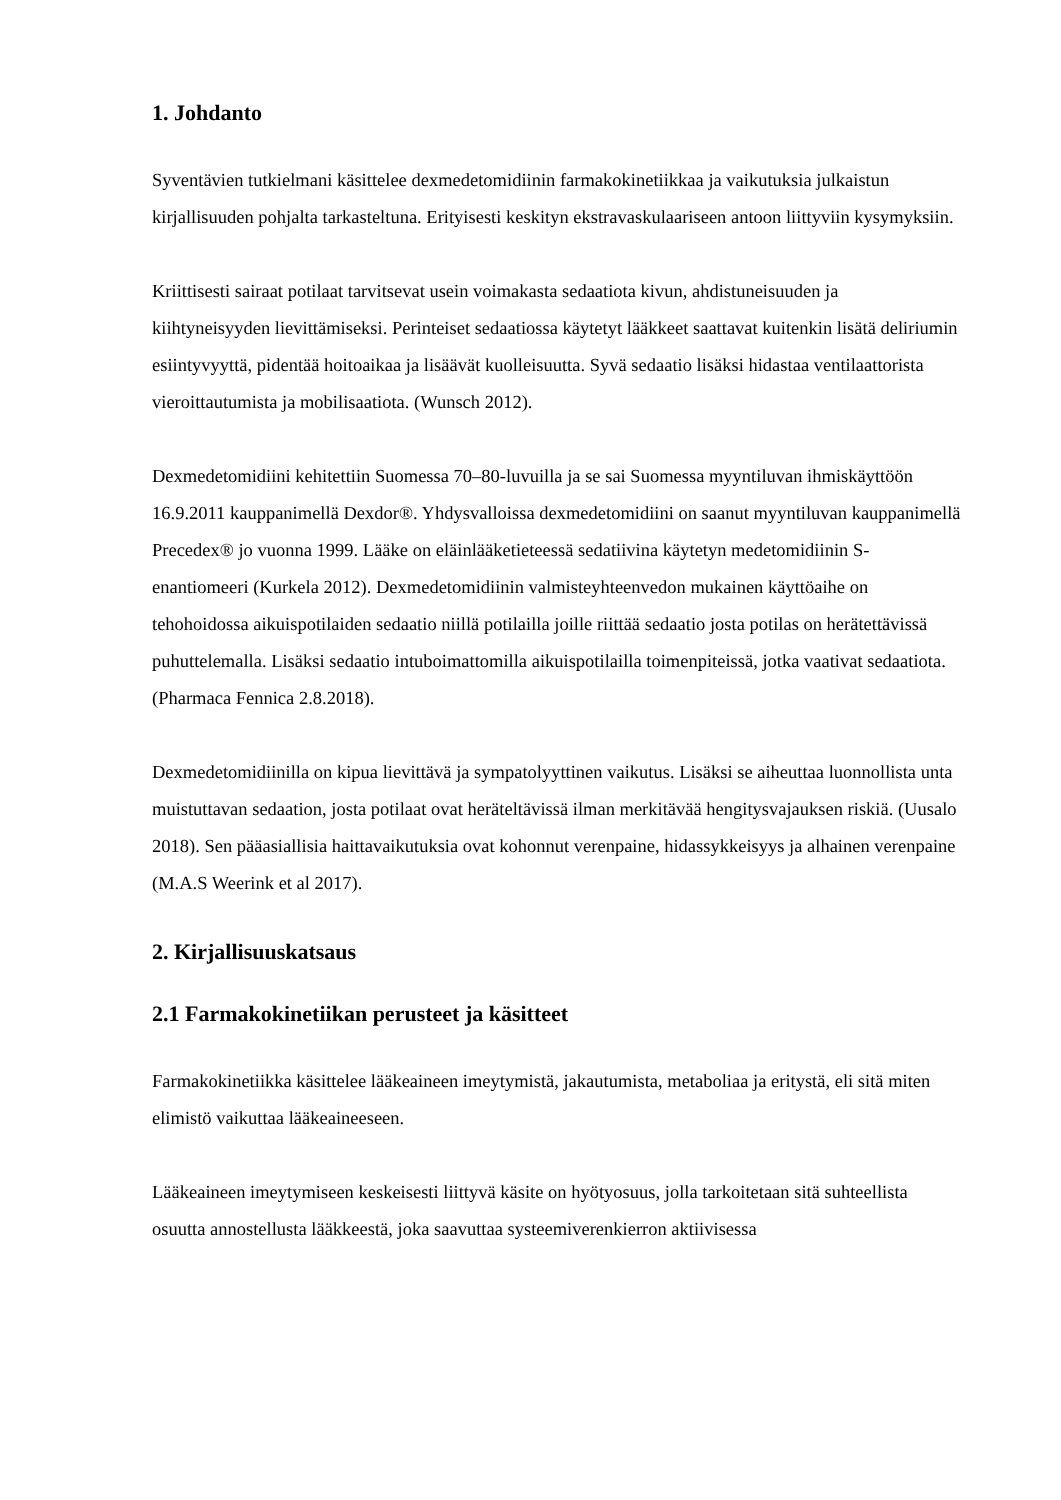1. Johdanto
Syventävien tutkielmani käsittelee dexmedetomidiinin farmakokinetiikkaa ja vaikutuksia julkaistun kirjallisuuden pohjalta tarkasteltuna. Erityisesti keskityn ekstravaskulaariseen antoon liittyviin kysymyksiin.
Kriittisesti sairaat potilaat tarvitsevat usein voimakasta sedaatiota kivun, ahdistuneisuuden ja kiihtyneisyyden lievittämiseksi. Perinteiset sedaatiossa käytetyt lääkkeet saattavat kuitenkin lisätä deliriumin esiintyvyyttä, pidentää hoitoaikaa ja lisäävät kuolleisuutta. Syvä sedaatio lisäksi hidastaa ventilaattorista vieroittautumista ja mobilisaatiota. (Wunsch 2012).
Dexmedetomidiini kehitettiin Suomessa 70–80-luvuilla ja se sai Suomessa myyntiluvan ihmiskäyttöön 16.9.2011 kauppanimellä Dexdor®. Yhdysvalloissa dexmedetomidiini on saanut myyntiluvan kauppanimellä Precedex® jo vuonna 1999. Lääke on eläinlääketieteessä sedatiivina käytetyn medetomidiinin S-enantiomeeri (Kurkela 2012). Dexmedetomidiinin valmisteyhteenvedon mukainen käyttöaihe on tehohoidossa aikuispotilaiden sedaatio niillä potilailla joille riittää sedaatio josta potilas on herätettävissä puhuttelemalla. Lisäksi sedaatio intuboimattomilla aikuispotilailla toimenpiteissä, jotka vaativat sedaatiota. (Pharmaca Fennica 2.8.2018).
Dexmedetomidiinilla on kipua lievittävä ja sympatolyyttinen vaikutus. Lisäksi se aiheuttaa luonnollista unta muistuttavan sedaation, josta potilaat ovat heräteltävissä ilman merkitävää hengitysvajauksen riskiä. (Uusalo 2018). Sen pääasiallisia haittavaikutuksia ovat kohonnut verenpaine, hidassykkeisyys ja alhainen verenpaine (M.A.S Weerink et al 2017).
2. Kirjallisuuskatsaus
2.1 Farmakokinetiikan perusteet ja käsitteet
Farmakokinetiikka käsittelee lääkeaineen imeytymistä, jakautumista, metaboliaa ja eritystä, eli sitä miten elimistö vaikuttaa lääkeaineeseen.
Lääkeaineen imeytymiseen keskeisesti liittyvä käsite on hyötyosuus, jolla tarkoitetaan sitä suhteellista osuutta annostellusta lääkkeestä, joka saavuttaa systeemiverenkierron aktiivisessa